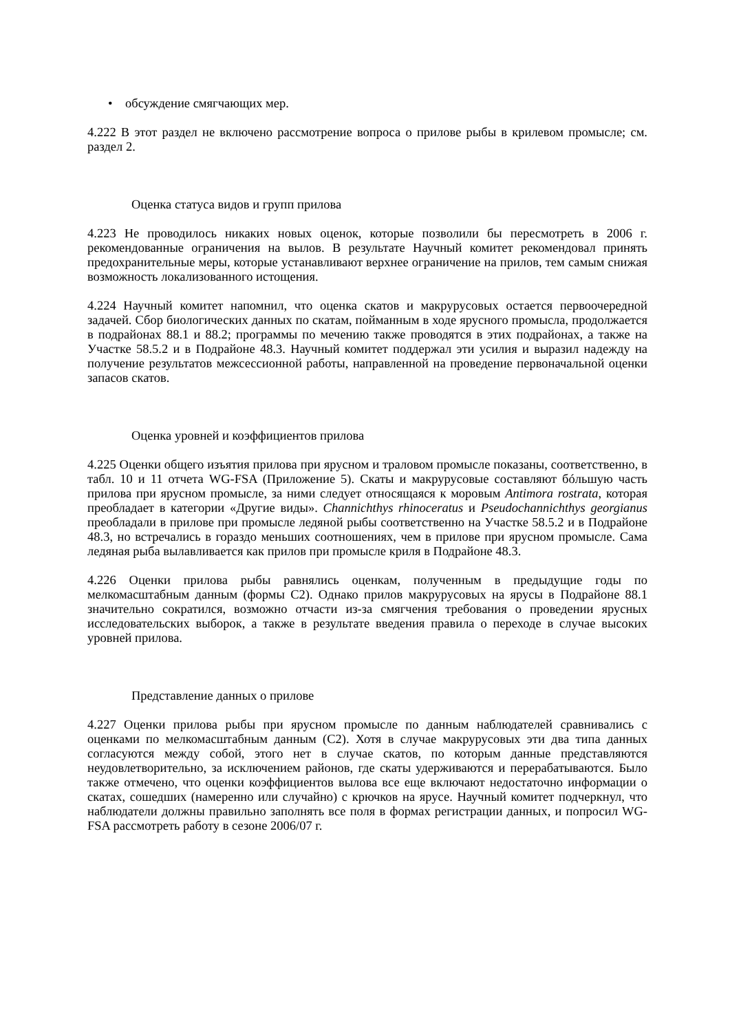• обсуждение смягчающих мер.
4.222 В этот раздел не включено рассмотрение вопроса о прилове рыбы в крилевом промысле; см. раздел 2.
Оценка статуса видов и групп прилова
4.223 Не проводилось никаких новых оценок, которые позволили бы пересмотреть в 2006 г. рекомендованные ограничения на вылов. В результате Научный комитет рекомендовал принять предохранительные меры, которые устанавливают верхнее ограничение на прилов, тем самым снижая возможность локализованного истощения.
4.224 Научный комитет напомнил, что оценка скатов и макрурусовых остается первоочередной задачей. Сбор биологических данных по скатам, пойманным в ходе ярусного промысла, продолжается в подрайонах 88.1 и 88.2; программы по мечению также проводятся в этих подрайонах, а также на Участке 58.5.2 и в Подрайоне 48.3. Научный комитет поддержал эти усилия и выразил надежду на получение результатов межсессионной работы, направленной на проведение первоначальной оценки запасов скатов.
Оценка уровней и коэффициентов прилова
4.225 Оценки общего изъятия прилова при ярусном и траловом промысле показаны, соответственно, в табл. 10 и 11 отчета WG-FSA (Приложение 5). Скаты и макрурусовые составляют бóльшую часть прилова при ярусном промысле, за ними следует относящаяся к моровым Antimora rostrata, которая преобладает в категории «Другие виды». Channichthys rhinoceratus и Pseudochannichthys georgianus преобладали в прилове при промысле ледяной рыбы соответственно на Участке 58.5.2 и в Подрайоне 48.3, но встречались в гораздо меньших соотношениях, чем в прилове при ярусном промысле. Сама ледяная рыба вылавливается как прилов при промысле криля в Подрайоне 48.3.
4.226 Оценки прилова рыбы равнялись оценкам, полученным в предыдущие годы по мелкомасштабным данным (формы C2). Однако прилов макрурусовых на ярусы в Подрайоне 88.1 значительно сократился, возможно отчасти из-за смягчения требования о проведении ярусных исследовательских выборок, а также в результате введения правила о переходе в случае высоких уровней прилова.
Представление данных о прилове
4.227 Оценки прилова рыбы при ярусном промысле по данным наблюдателей сравнивались с оценками по мелкомасштабным данным (C2). Хотя в случае макрурусовых эти два типа данных согласуются между собой, этого нет в случае скатов, по которым данные представляются неудовлетворительно, за исключением районов, где скаты удерживаются и перерабатываются. Было также отмечено, что оценки коэффициентов вылова все еще включают недостаточно информации о скатах, сошедших (намеренно или случайно) с крючков на ярусе. Научный комитет подчеркнул, что наблюдатели должны правильно заполнять все поля в формах регистрации данных, и попросил WG-FSA рассмотреть работу в сезоне 2006/07 г.